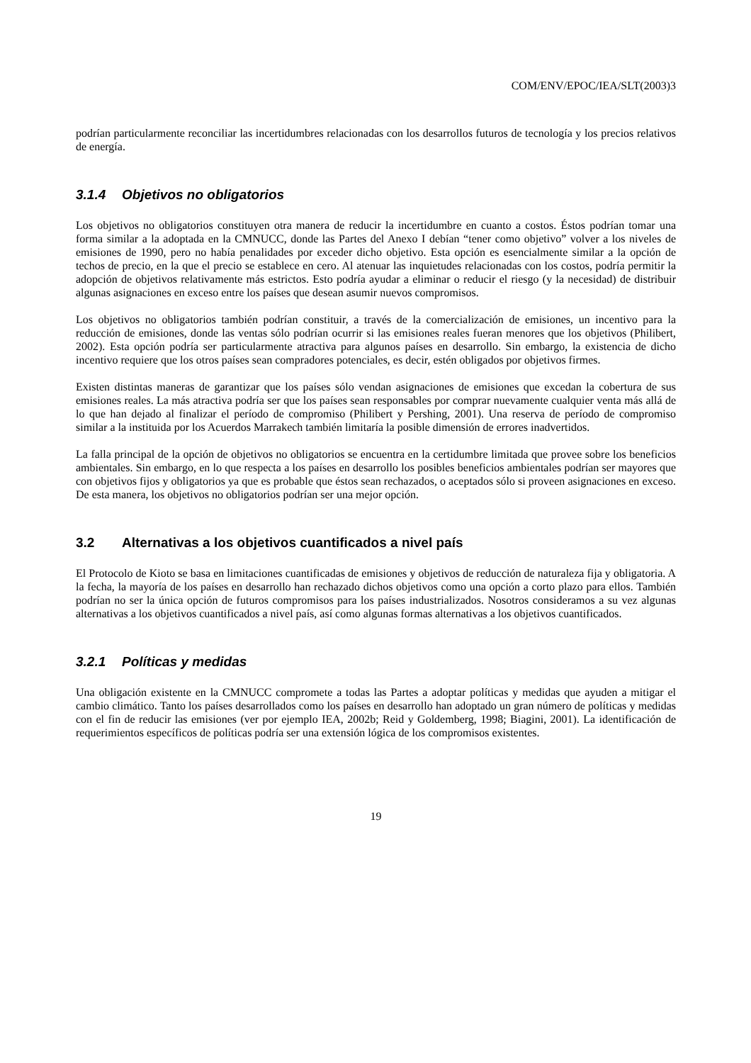COM/ENV/EPOC/IEA/SLT(2003)3
podrían particularmente reconciliar las incertidumbres relacionadas con los desarrollos futuros de tecnología y los precios relativos de energía.
3.1.4 Objetivos no obligatorios
Los objetivos no obligatorios constituyen otra manera de reducir la incertidumbre en cuanto a costos. Éstos podrían tomar una forma similar a la adoptada en la CMNUCC, donde las Partes del Anexo I debían “tener como objetivo” volver a los niveles de emisiones de 1990, pero no había penalidades por exceder dicho objetivo. Esta opción es esencialmente similar a la opción de techos de precio, en la que el precio se establece en cero. Al atenuar las inquietudes relacionadas con los costos, podría permitir la adopción de objetivos relativamente más estrictos. Esto podría ayudar a eliminar o reducir el riesgo (y la necesidad) de distribuir algunas asignaciones en exceso entre los países que desean asumir nuevos compromisos.
Los objetivos no obligatorios también podrían constituir, a través de la comercialización de emisiones, un incentivo para la reducción de emisiones, donde las ventas sólo podrían ocurrir si las emisiones reales fueran menores que los objetivos (Philibert, 2002). Esta opción podría ser particularmente atractiva para algunos países en desarrollo. Sin embargo, la existencia de dicho incentivo requiere que los otros países sean compradores potenciales, es decir, estén obligados por objetivos firmes.
Existen distintas maneras de garantizar que los países sólo vendan asignaciones de emisiones que excedan la cobertura de sus emisiones reales. La más atractiva podría ser que los países sean responsables por comprar nuevamente cualquier venta más allá de lo que han dejado al finalizar el período de compromiso (Philibert y Pershing, 2001). Una reserva de período de compromiso similar a la instituida por los Acuerdos Marrakech también limitaría la posible dimensión de errores inadvertidos.
La falla principal de la opción de objetivos no obligatorios se encuentra en la certidumbre limitada que provee sobre los beneficios ambientales. Sin embargo, en lo que respecta a los países en desarrollo los posibles beneficios ambientales podrían ser mayores que con objetivos fijos y obligatorios ya que es probable que éstos sean rechazados, o aceptados sólo si proveen asignaciones en exceso. De esta manera, los objetivos no obligatorios podrían ser una mejor opción.
3.2 Alternativas a los objetivos cuantificados a nivel país
El Protocolo de Kioto se basa en limitaciones cuantificadas de emisiones y objetivos de reducción de naturaleza fija y obligatoria. A la fecha, la mayoría de los países en desarrollo han rechazado dichos objetivos como una opción a corto plazo para ellos. También podrían no ser la única opción de futuros compromisos para los países industrializados. Nosotros consideramos a su vez algunas alternativas a los objetivos cuantificados a nivel país, así como algunas formas alternativas a los objetivos cuantificados.
3.2.1 Políticas y medidas
Una obligación existente en la CMNUCC compromete a todas las Partes a adoptar políticas y medidas que ayuden a mitigar el cambio climático. Tanto los países desarrollados como los países en desarrollo han adoptado un gran número de políticas y medidas con el fin de reducir las emisiones (ver por ejemplo IEA, 2002b; Reid y Goldemberg, 1998; Biagini, 2001). La identificación de requerimientos específicos de políticas podría ser una extensión lógica de los compromisos existentes.
19